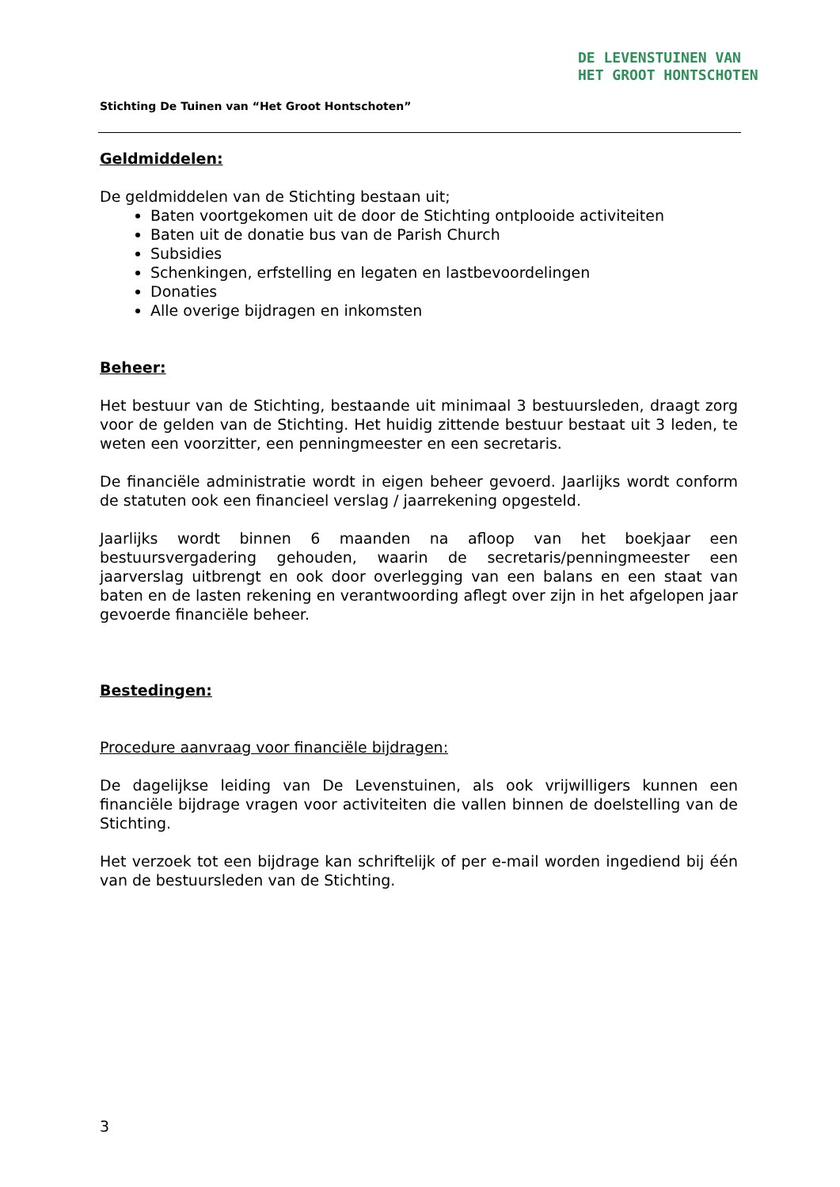DE LEVENSTUINEN VAN
HET GROOT HONTSCHOTEN
Stichting De Tuinen van “Het Groot Hontschoten”
Geldmiddelen:
De geldmiddelen van de Stichting bestaan uit;
Baten voortgekomen uit de door de Stichting ontplooide activiteiten
Baten uit de donatie bus van de Parish Church
Subsidies
Schenkingen, erfstelling en legaten en lastbevoordelingen
Donaties
Alle overige bijdragen en inkomsten
Beheer:
Het bestuur van de Stichting, bestaande uit minimaal 3 bestuursleden, draagt zorg voor de gelden van de Stichting. Het huidig zittende bestuur bestaat uit 3 leden, te weten een voorzitter, een penningmeester en een secretaris.
De financiële administratie wordt in eigen beheer gevoerd. Jaarlijks wordt conform de statuten ook een financieel verslag / jaarrekening opgesteld.
Jaarlijks wordt binnen 6 maanden na afloop van het boekjaar een bestuursvergadering gehouden, waarin de secretaris/penningmeester een jaarverslag uitbrengt en ook door overlegging van een balans en een staat van baten en de lasten rekening en verantwoording aflegt over zijn in het afgelopen jaar gevoerde financiële beheer.
Bestedingen:
Procedure aanvraag voor financiële bijdragen:
De dagelijkse leiding van De Levenstuinen, als ook vrijwilligers kunnen een financiële bijdrage vragen voor activiteiten die vallen binnen de doelstelling van de Stichting.
Het verzoek tot een bijdrage kan schriftelijk of per e-mail worden ingediend bij één van de bestuursleden van de Stichting.
3